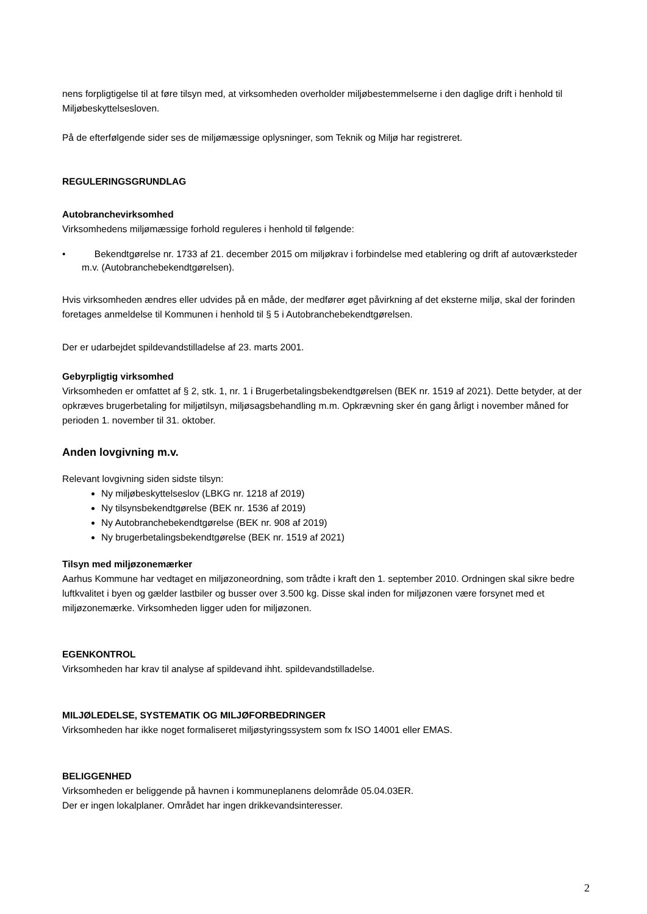nens forpligtigelse til at føre tilsyn med, at virksomheden overholder miljøbestemmelserne i den daglige drift i henhold til Miljøbeskyttelsesloven.
På de efterfølgende sider ses de miljømæssige oplysninger, som Teknik og Miljø har registreret.
REGULERINGSGRUNDLAG
Autobranchevirksomhed
Virksomhedens miljømæssige forhold reguleres i henhold til følgende:
• Bekendtgørelse nr. 1733 af 21. december 2015 om miljøkrav i forbindelse med etablering og drift af autoværksteder m.v. (Autobranchebekendtgørelsen).
Hvis virksomheden ændres eller udvides på en måde, der medfører øget påvirkning af det eksterne miljø, skal der forinden foretages anmeldelse til Kommunen i henhold til § 5 i Autobranchebekendtgørelsen.
Der er udarbejdet spildevandstilladelse af 23. marts 2001.
Gebyrpligtig virksomhed
Virksomheden er omfattet af § 2, stk. 1, nr. 1 i Brugerbetalingsbekendtgørelsen (BEK nr. 1519 af 2021). Dette betyder, at der opkræves brugerbetaling for miljøtilsyn, miljøsagsbehandling m.m. Opkrævning sker én gang årligt i november måned for perioden 1. november til 31. oktober.
Anden lovgivning m.v.
Relevant lovgivning siden sidste tilsyn:
Ny miljøbeskyttelseslov (LBKG nr. 1218 af 2019)
Ny tilsynsbekendtgørelse (BEK nr. 1536 af 2019)
Ny Autobranchebekendtgørelse (BEK nr. 908 af 2019)
Ny brugerbetalingsbekendtgørelse (BEK nr. 1519 af 2021)
Tilsyn med miljøzonemærker
Aarhus Kommune har vedtaget en miljøzoneordning, som trådte i kraft den 1. september 2010. Ordningen skal sikre bedre luftkvalitet i byen og gælder lastbiler og busser over 3.500 kg. Disse skal inden for miljøzonen være forsynet med et miljøzonemærke. Virksomheden ligger uden for miljøzonen.
EGENKONTROL
Virksomheden har krav til analyse af spildevand ihht. spildevandstilladelse.
MILJØLEDELSE, SYSTEMATIK OG MILJØFORBEDRINGER
Virksomheden har ikke noget formaliseret miljøstyringssystem som fx ISO 14001 eller EMAS.
BELIGGENHED
Virksomheden er beliggende på havnen i kommuneplanens delområde 05.04.03ER.
Der er ingen lokalplaner. Området har ingen drikkevandsinteresser.
2